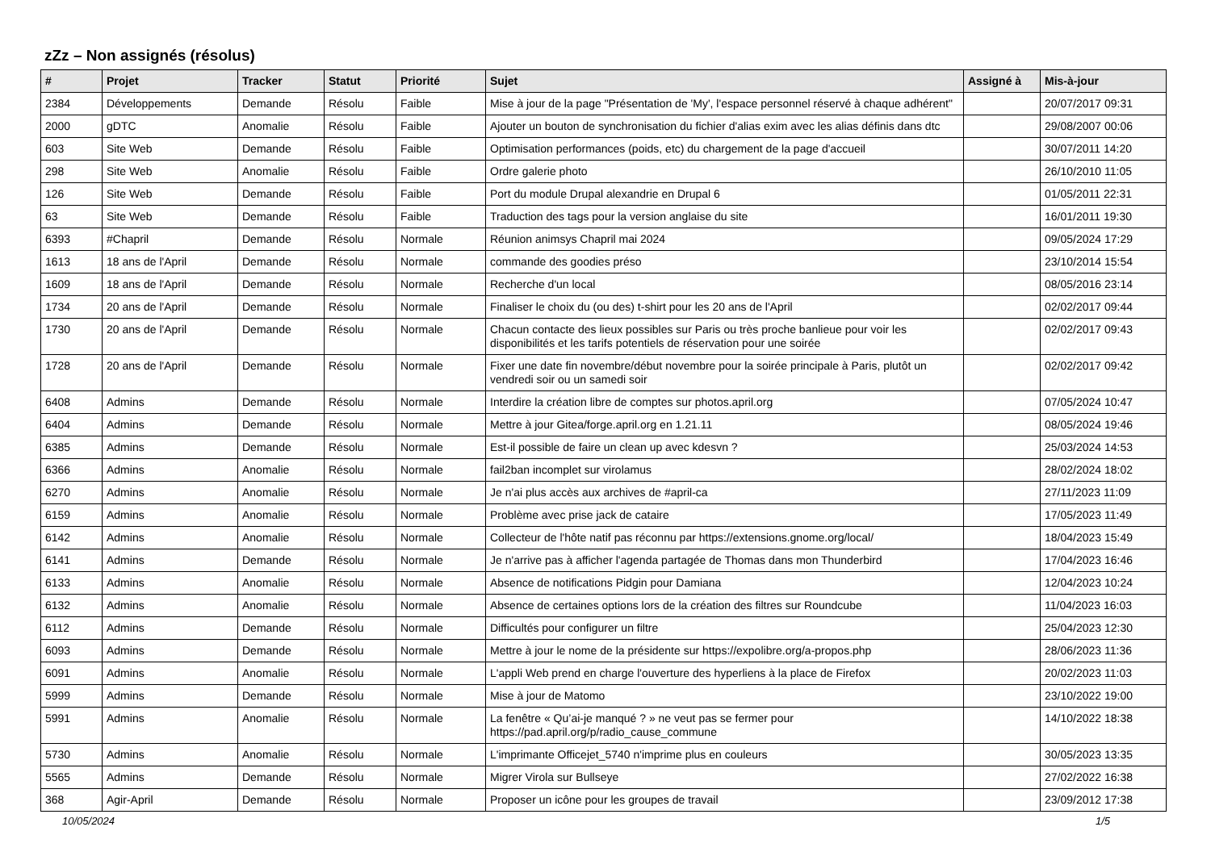zZz – Non assignés (résolus)
| # | Projet | Tracker | Statut | Priorité | Sujet | Assigné à | Mis-à-jour |
| --- | --- | --- | --- | --- | --- | --- | --- |
| 2384 | Développements | Demande | Résolu | Faible | Mise à jour de la page "Présentation de 'My', l'espace personnel réservé à chaque adhérent" | | 20/07/2017 09:31 |
| 2000 | gDTC | Anomalie | Résolu | Faible | Ajouter un bouton de synchronisation du fichier d'alias exim avec les alias définis dans dtc | | 29/08/2007 00:06 |
| 603 | Site Web | Demande | Résolu | Faible | Optimisation performances (poids, etc) du chargement de la page d'accueil | | 30/07/2011 14:20 |
| 298 | Site Web | Anomalie | Résolu | Faible | Ordre galerie photo | | 26/10/2010 11:05 |
| 126 | Site Web | Demande | Résolu | Faible | Port du module Drupal alexandrie en Drupal 6 | | 01/05/2011 22:31 |
| 63 | Site Web | Demande | Résolu | Faible | Traduction des tags pour la version anglaise du site | | 16/01/2011 19:30 |
| 6393 | #Chapril | Demande | Résolu | Normale | Réunion animsys Chapril mai 2024 | | 09/05/2024 17:29 |
| 1613 | 18 ans de l'April | Demande | Résolu | Normale | commande des goodies préso | | 23/10/2014 15:54 |
| 1609 | 18 ans de l'April | Demande | Résolu | Normale | Recherche d'un local | | 08/05/2016 23:14 |
| 1734 | 20 ans de l'April | Demande | Résolu | Normale | Finaliser le choix du (ou des) t-shirt pour les 20 ans de l'April | | 02/02/2017 09:44 |
| 1730 | 20 ans de l'April | Demande | Résolu | Normale | Chacun contacte des lieux possibles sur Paris ou très proche banlieue pour voir les disponibilités et les tarifs potentiels de réservation pour une soirée | | 02/02/2017 09:43 |
| 1728 | 20 ans de l'April | Demande | Résolu | Normale | Fixer une date fin novembre/début novembre pour la soirée principale à Paris, plutôt un vendredi soir ou un samedi soir | | 02/02/2017 09:42 |
| 6408 | Admins | Demande | Résolu | Normale | Interdire la création libre de comptes sur photos.april.org | | 07/05/2024 10:47 |
| 6404 | Admins | Demande | Résolu | Normale | Mettre à jour Gitea/forge.april.org en 1.21.11 | | 08/05/2024 19:46 |
| 6385 | Admins | Demande | Résolu | Normale | Est-il possible de faire un clean up avec kdesvn ? | | 25/03/2024 14:53 |
| 6366 | Admins | Anomalie | Résolu | Normale | fail2ban incomplet sur virolamus | | 28/02/2024 18:02 |
| 6270 | Admins | Anomalie | Résolu | Normale | Je n'ai plus accès aux archives de #april-ca | | 27/11/2023 11:09 |
| 6159 | Admins | Anomalie | Résolu | Normale | Problème avec prise jack de cataire | | 17/05/2023 11:49 |
| 6142 | Admins | Anomalie | Résolu | Normale | Collecteur de l'hôte natif pas réconnu par https://extensions.gnome.org/local/ | | 18/04/2023 15:49 |
| 6141 | Admins | Demande | Résolu | Normale | Je n'arrive pas à afficher l'agenda partagée de Thomas dans mon Thunderbird | | 17/04/2023 16:46 |
| 6133 | Admins | Anomalie | Résolu | Normale | Absence de notifications Pidgin pour Damiana | | 12/04/2023 10:24 |
| 6132 | Admins | Anomalie | Résolu | Normale | Absence de certaines options lors de la création des filtres sur Roundcube | | 11/04/2023 16:03 |
| 6112 | Admins | Demande | Résolu | Normale | Difficultés pour configurer un filtre | | 25/04/2023 12:30 |
| 6093 | Admins | Demande | Résolu | Normale | Mettre à jour le nome de la présidente sur https://expolibre.org/a-propos.php | | 28/06/2023 11:36 |
| 6091 | Admins | Anomalie | Résolu | Normale | L'appli Web prend en charge l'ouverture des hyperliens à la place de Firefox | | 20/02/2023 11:03 |
| 5999 | Admins | Demande | Résolu | Normale | Mise à jour de Matomo | | 23/10/2022 19:00 |
| 5991 | Admins | Anomalie | Résolu | Normale | La fenêtre « Qu’ai-je manqué ? » ne veut pas se fermer pour https://pad.april.org/p/radio_cause_commune | | 14/10/2022 18:38 |
| 5730 | Admins | Anomalie | Résolu | Normale | L'imprimante Officejet_5740 n'imprime plus en couleurs | | 30/05/2023 13:35 |
| 5565 | Admins | Demande | Résolu | Normale | Migrer Virola sur Bullseye | | 27/02/2022 16:38 |
| 368 | Agir-April | Demande | Résolu | Normale | Proposer un icône pour les groupes de travail | | 23/09/2012 17:38 |
10/05/2024 1/5